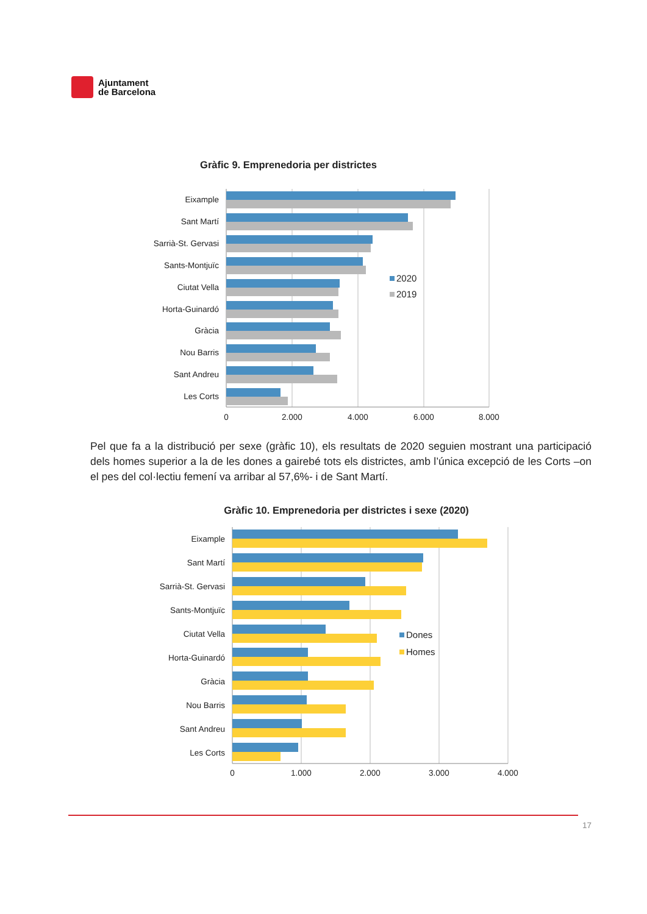Ajuntament
de Barcelona
Gràfic 9. Emprenedoria per districtes
Eixample
Sant Martí
Sarrià-St. Gervasi
Sants-Montjuïc
Ciutat Vella
Horta-Guinardó
Gràcia
Nou Barris
Sant Andreu
Les Corts
0
2.000
4.000
6.000
8.000
2020
2019
Pel que fa a la distribució per sexe (gràfic 10), els resultats de 2020 seguien mostrant una participació dels homes superior a la de les dones a gairebé tots els districtes, amb l’única excepció de les Corts –on el pes del col·lectiu femení va arribar al 57,6%- i de Sant Martí.
Gràfic 10. Emprenedoria per districtes i sexe (2020)
Eixample
Sant Martí
Sarrià-St. Gervasi
Sants-Montjuïc
Ciutat Vella
Horta-Guinardó
Gràcia
Nou Barris
Sant Andreu
Les Corts
0
1.000
2.000
3.000
4.000
Dones
Homes
17